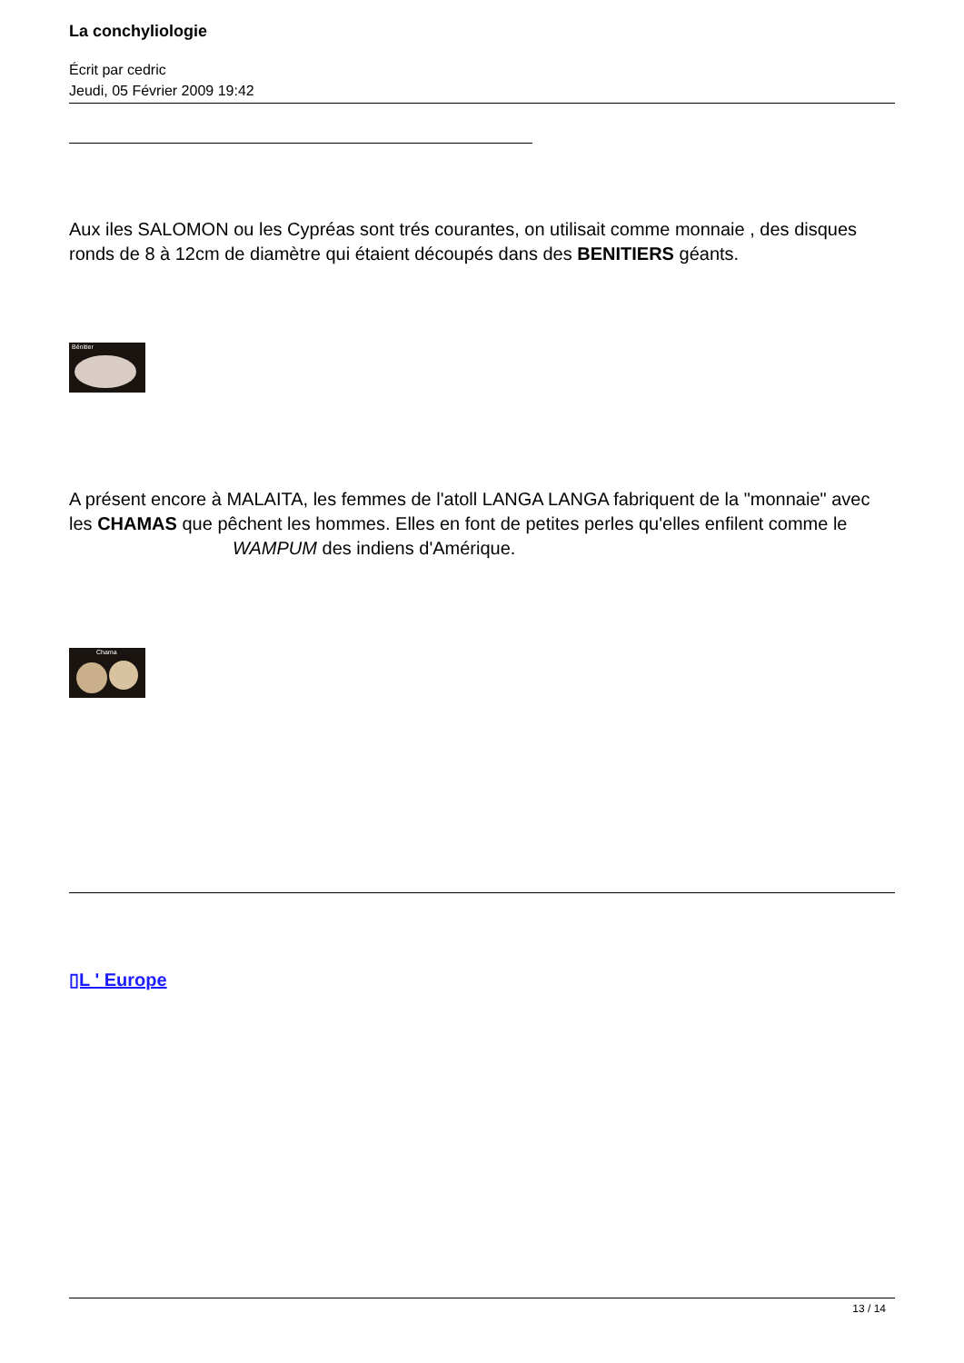La conchyliologie
Écrit par cedric
Jeudi, 05 Février 2009 19:42
Aux iles SALOMON ou les Cypréas sont trés courantes, on utilisait comme monnaie , des disques ronds de 8 à 12cm de diamètre qui étaient découpés dans des BENITIERS géants.
Bénitier
A présent encore à MALAITA, les femmes de l'atoll LANGA LANGA fabriquent de la "monnaie" avec les CHAMAS que pêchent les hommes. Elles en font de petites perles qu'elles enfilent comme le WAMPUM des indiens d'Amérique.
Chama
▯L ' Europe
13 / 14